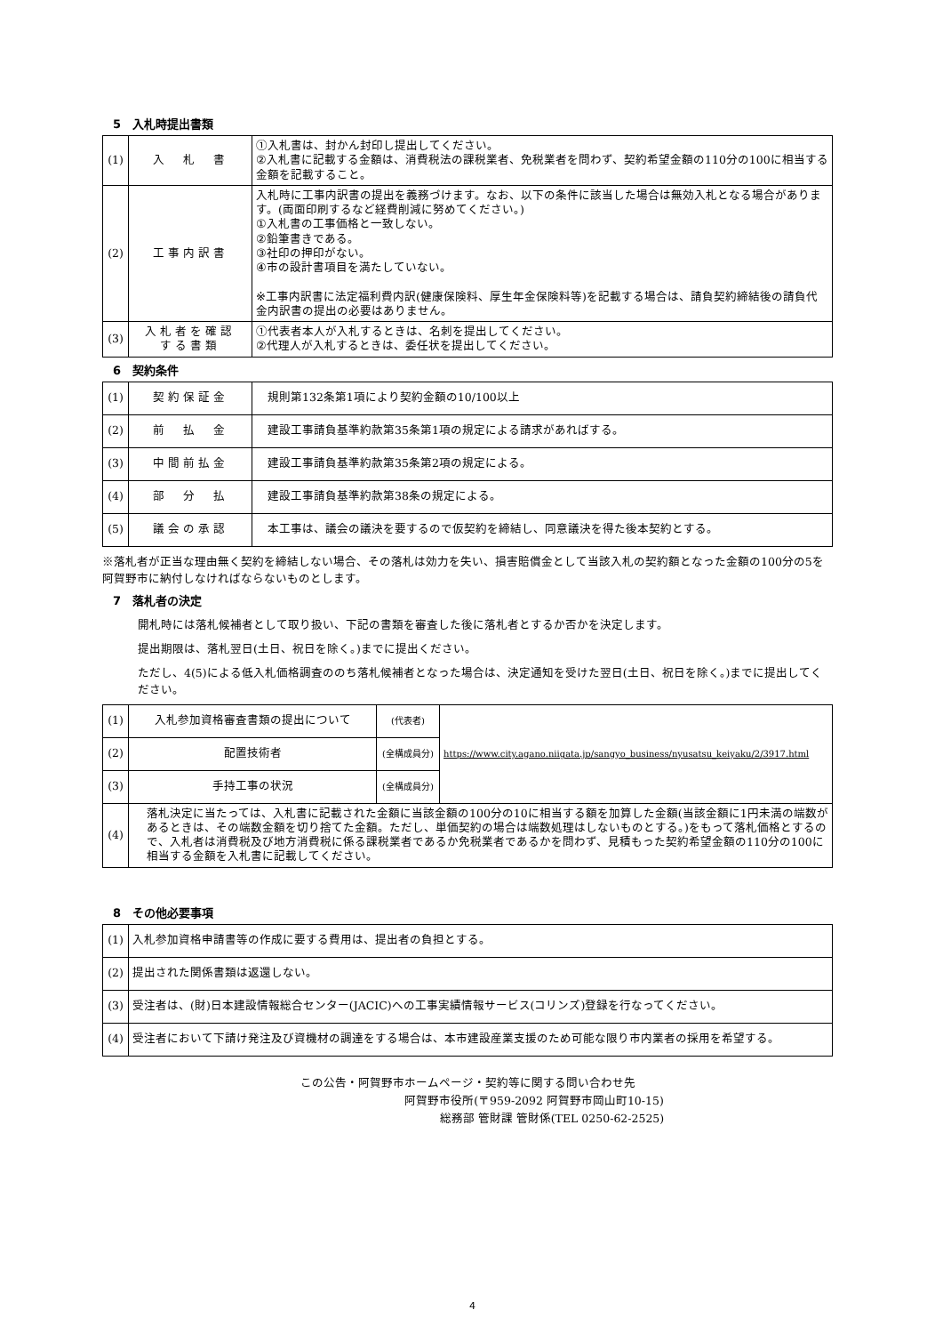5　入札時提出書類
| (1) | 入 札 書 | ①入札書は、封かん封印し提出してください。 ②入札書に記載する金額は、消費税法の課税業者、免税業者を問わず、契約希望金額の110分の100に相当する金額を記載すること。 |
| (2) | 工事内訳書 | 入札時に工事内訳書の提出を義務づけます。なお、以下の条件に該当した場合は無効入札となる場合があります。(両面印刷するなど経費削減に努めてください。) ①入札書の工事価格と一致しない。 ②鉛筆書きである。 ③社印の押印がない。 ④市の設計書項目を満たしていない。 ※工事内訳書に法定福利費内訳(健康保険料、厚生年金保険料等)を記載する場合は、請負契約締結後の請負代金内訳書の提出の必要はありません。 |
| (3) | 入札者を確認 する書類 | ①代表者本人が入札するときは、名刺を提出してください。 ②代理人が入札するときは、委任状を提出してください。 |
6　契約条件
| (1) | 契約保証金 | 規則第132条第1項により契約金額の10/100以上 |
| (2) | 前 払 金 | 建設工事請負基準約款第35条第1項の規定による請求があればする。 |
| (3) | 中間前払金 | 建設工事請負基準約款第35条第2項の規定による。 |
| (4) | 部 分 払 | 建設工事請負基準約款第38条の規定による。 |
| (5) | 議会の承認 | 本工事は、議会の議決を要するので仮契約を締結し、同意議決を得た後本契約とする。 |
※落札者が正当な理由無く契約を締結しない場合、その落札は効力を失い、損害賠償金として当該入札の契約額となった金額の100分の5を阿賀野市に納付しなければならないものとします。
7　落札者の決定
開札時には落札候補者として取り扱い、下記の書類を審査した後に落札者とするか否かを決定します。
提出期限は、落札翌日(土日、祝日を除く。)までに提出ください。
ただし、4(5)による低入札価格調査ののち落札候補者となった場合は、決定通知を受けた翌日(土日、祝日を除く。)までに提出してください。
| (1) | 入札参加資格審査書類の提出について | (代表者) | https://www.city.agano.niigata.jp/sangyo_business/nyusatsu_keiyaku/2/3917.html |
| (2) | 配置技術者 | (全構成員分) | |
| (3) | 手持工事の状況 | (全構成員分) | |
| (4) | 落札決定に当たっては、入札書に記載された金額に当該金額の100分の10に相当する額を加算した金額(当該金額に1円未満の端数があるときは、その端数金額を切り捨てた金額。ただし、単価契約の場合は端数処理はしないものとする。)をもって落札価格とするので、入札者は消費税及び地方消費税に係る課税業者であるか免税業者であるかを問わず、見積もった契約希望金額の110分の100に相当する金額を入札書に記載してください。 | | |
8　その他必要事項
| (1) | 入札参加資格申請書等の作成に要する費用は、提出者の負担とする。 |
| (2) | 提出された関係書類は返還しない。 |
| (3) | 受注者は、(財)日本建設情報総合センター(JACIC)への工事実績情報サービス(コリンズ)登録を行なってください。 |
| (4) | 受注者において下請け発注及び資機材の調達をする場合は、本市建設産業支援のため可能な限り市内業者の採用を希望する。 |
この公告・阿賀野市ホームページ・契約等に関する問い合わせ先
阿賀野市役所(〒959-2092 阿賀野市岡山町10-15)
総務部 管財課 管財係(TEL 0250-62-2525)
4